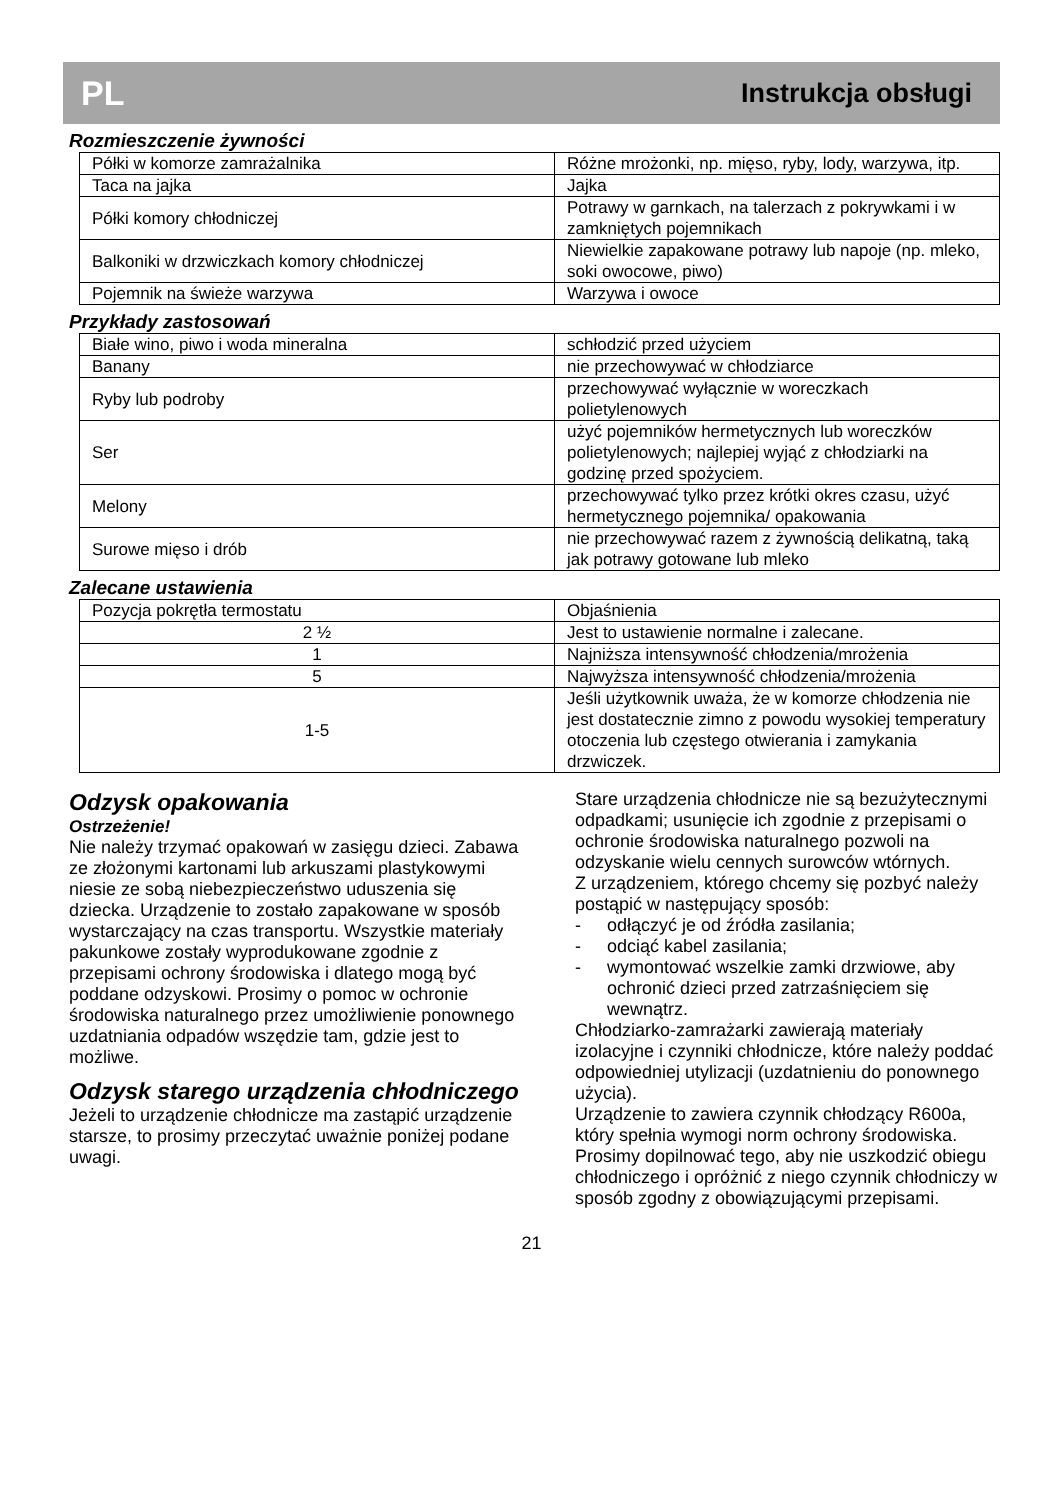PL Instrukcja obsługi
Rozmieszczenie żywności
| Półki w komorze zamrażalnika | Różne mrożonki, np. mięso, ryby, lody, warzywa, itp. |
| Taca na jajka | Jajka |
| Półki komory chłodniczej | Potrawy w garnkach, na talerzach z pokrywkami i w zamkniętych pojemnikach |
| Balkoniki w drzwiczkach komory chłodniczej | Niewielkie zapakowane potrawy lub napoje (np. mleko, soki owocowe, piwo) |
| Pojemnik na świeże warzywa | Warzywa i owoce |
Przykłady zastosowań
| Białe wino, piwo i woda mineralna | schłodzić przed użyciem |
| Banany | nie przechowywać w chłodziarce |
| Ryby lub podroby | przechowywać wyłącznie w woreczkach polietylenowych |
| Ser | użyć pojemników hermetycznych lub woreczków polietylenowych; najlepiej wyjąć z chłodziarki na godzinę przed spożyciem. |
| Melony | przechowywać tylko przez krótki okres czasu, użyć hermetycznego pojemnika/ opakowania |
| Surowe mięso i drób | nie przechowywać razem z żywnością delikatną, taką jak potrawy gotowane lub mleko |
Zalecane ustawienia
| Pozycja pokrętła termostatu | Objaśnienia |
| 2 ½ | Jest to ustawienie normalne i zalecane. |
| 1 | Najniższa intensywność chłodzenia/mrożenia |
| 5 | Najwyższa intensywność chłodzenia/mrożenia |
| 1-5 | Jeśli użytkownik uważa, że w komorze chłodzenia nie jest dostatecznie zimno z powodu wysokiej temperatury otoczenia lub częstego otwierania i zamykania drzwiczek. |
Odzysk opakowania
Ostrzeżenie!
Nie należy trzymać opakowań w zasięgu dzieci. Zabawa ze złożonymi kartonami lub arkuszami plastykowymi niesie ze sobą niebezpieczeństwo uduszenia się dziecka. Urządzenie to zostało zapakowane w sposób wystarczający na czas transportu. Wszystkie materiały pakunkowe zostały wyprodukowane zgodnie z przepisami ochrony środowiska i dlatego mogą być poddane odzyskowi. Prosimy o pomoc w ochronie środowiska naturalnego przez umożliwienie ponownego uzdatniania odpadów wszędzie tam, gdzie jest to możliwe.
Odzysk starego urządzenia chłodniczego
Jeżeli to urządzenie chłodnicze ma zastąpić urządzenie starsze, to prosimy przeczytać uważnie poniżej podane uwagi.
Stare urządzenia chłodnicze nie są bezużytecznymi odpadkami; usunięcie ich zgodnie z przepisami o ochronie środowiska naturalnego pozwoli na odzyskanie wielu cennych surowców wtórnych.
Z urządzeniem, którego chcemy się pozbyć należy postąpić w następujący sposób:
- odłączyć je od źródła zasilania;
- odciąć kabel zasilania;
- wymontować wszelkie zamki drzwiowe, aby ochronić dzieci przed zatrzaśnięciem się wewnątrz.
Chłodziarko-zamrażarki zawierają materiały izolacyjne i czynniki chłodnicze, które należy poddać odpowiedniej utylizacji (uzdatnieniu do ponownego użycia).
Urządzenie to zawiera czynnik chłodzący R600a, który spełnia wymogi norm ochrony środowiska. Prosimy dopilnować tego, aby nie uszkodzić obiegu chłodniczego i opróżnić z niego czynnik chłodniczy w sposób zgodny z obowiązującymi przepisami.
21